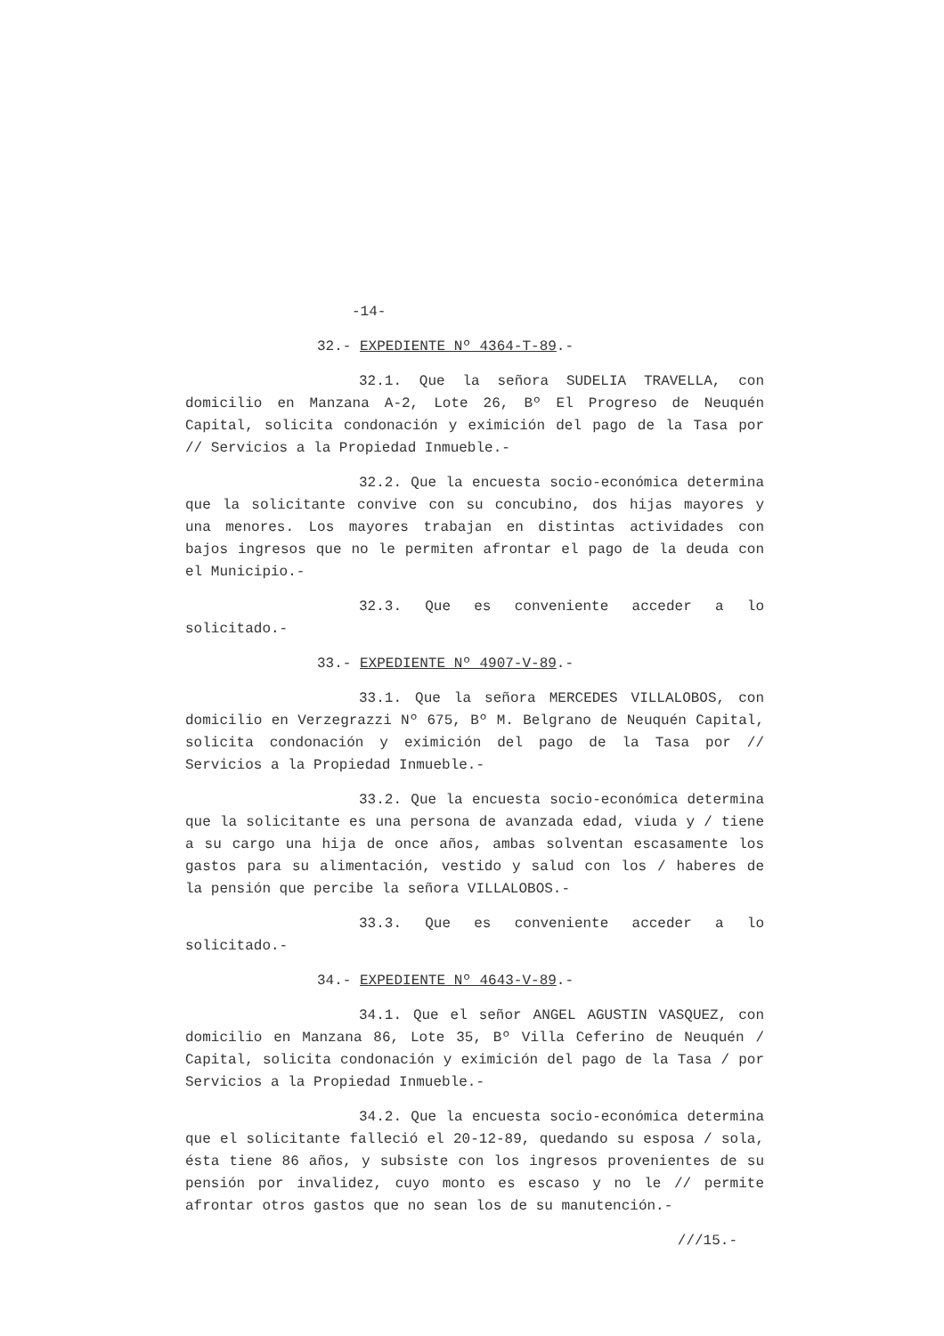-14-
32.- EXPEDIENTE Nº 4364-T-89.-
32.1. Que la señora SUDELIA TRAVELLA, con domicilio en Manzana A-2, Lote 26, Bº El Progreso de Neuquén Capital, solicita condonación y eximición del pago de la Tasa por // Servicios a la Propiedad Inmueble.-
32.2. Que la encuesta socio-económica determina que la solicitante convive con su concubino, dos hijas mayores y una menores. Los mayores trabajan en distintas actividades con bajos ingresos que no le permiten afrontar el pago de la deuda con el Municipio.-
32.3. Que es conveniente acceder a lo solicitado.-
33.- EXPEDIENTE Nº 4907-V-89.-
33.1. Que la señora MERCEDES VILLALOBOS, con domicilio en Verzegrazzi Nº 675, Bº M. Belgrano de Neuquén Capital, solicita condonación y eximición del pago de la Tasa por // Servicios a la Propiedad Inmueble.-
33.2. Que la encuesta socio-económica determina que la solicitante es una persona de avanzada edad, viuda y / tiene a su cargo una hija de once años, ambas solventan escasamente los gastos para su alimentación, vestido y salud con los / haberes de la pensión que percibe la señora VILLALOBOS.-
33.3. Que es conveniente acceder a lo solicitado.-
34.- EXPEDIENTE Nº 4643-V-89.-
34.1. Que el señor ANGEL AGUSTIN VASQUEZ, con domicilio en Manzana 86, Lote 35, Bº Villa Ceferino de Neuquén / Capital, solicita condonación y eximición del pago de la Tasa / por Servicios a la Propiedad Inmueble.-
34.2. Que la encuesta socio-económica determina que el solicitante falleció el 20-12-89, quedando su esposa / sola, ésta tiene 86 años, y subsiste con los ingresos provenientes de su pensión por invalidez, cuyo monto es escaso y no le // permite afrontar otros gastos que no sean los de su manutención.-
///15.-